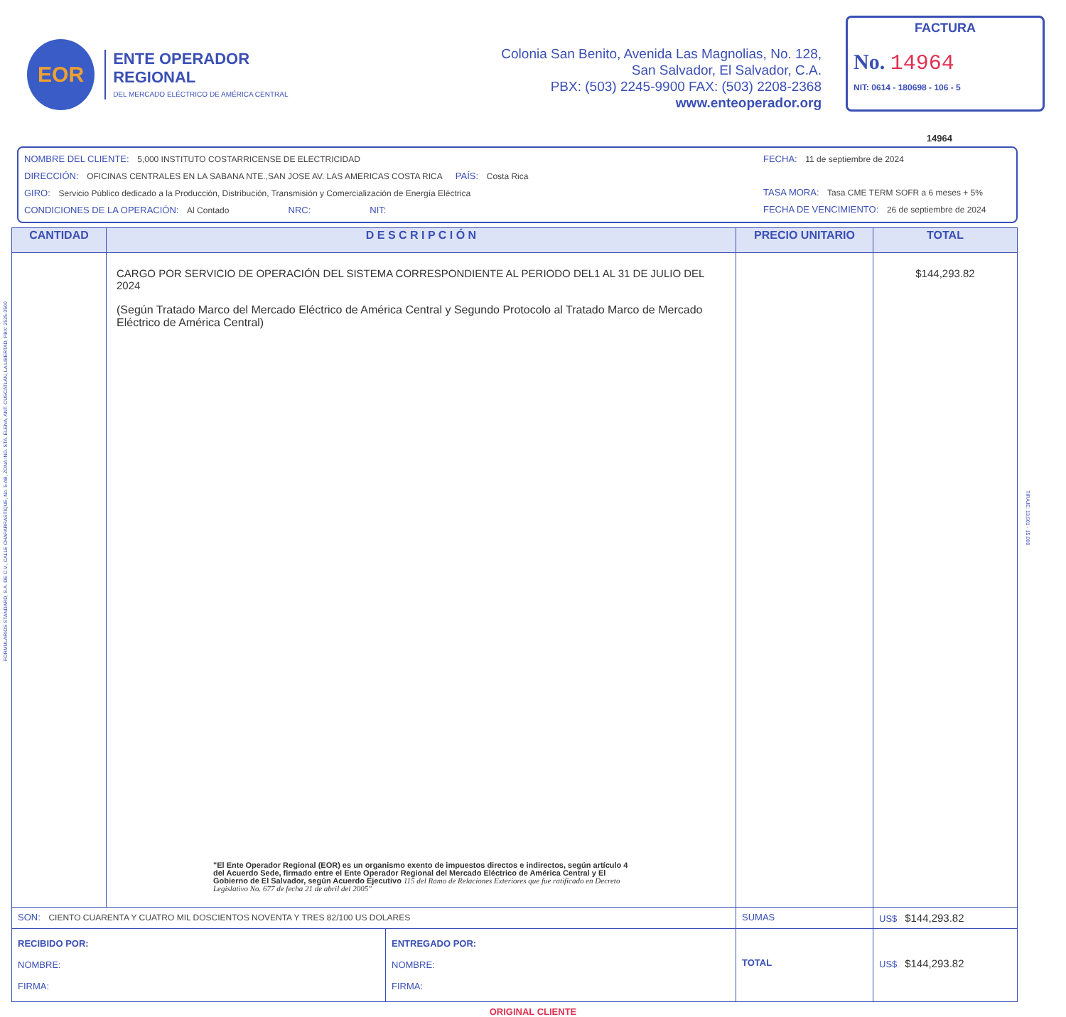FORMULARIOS STANDARD, S.A. DE C.V., CALLE CHAPARRASTIQUE, No. 5-AB, ZONA IND. STA. ELENA, ANT. CUSCATLÁN, LA LIBERTAD, PBX: 2525-3500
TIRAJE: 13,501 - 15,000
EOR
ENTE OPERADOR REGIONAL
DEL MERCADO ELÉCTRICO DE AMÉRICA CENTRAL
Colonia San Benito, Avenida Las Magnolias, No. 128,
San Salvador, El Salvador, C.A.
PBX: (503) 2245-9900 FAX: (503) 2208-2368
www.enteoperador.org
FACTURA
No. 14964
NIT: 0614 - 180698 - 106 - 5
14964
NOMBRE DEL CLIENTE: 5,000 INSTITUTO COSTARRICENSE DE ELECTRICIDAD
DIRECCIÓN: OFICINAS CENTRALES EN LA SABANA NTE.,SAN JOSE AV. LAS AMERICAS COSTA RICA PAÍS: Costa Rica
GIRO: Servicio Público dedicado a la Producción, Distribución, Transmisión y Comercialización de Energía Eléctrica
CONDICIONES DE LA OPERACIÓN: Al Contado NRC: NIT:
FECHA: 11 de septiembre de 2024
TASA MORA: Tasa CME TERM SOFR a 6 meses + 5%
FECHA DE VENCIMIENTO: 26 de septiembre de 2024
| CANTIDAD | D E S C R I P C I Ó N | PRECIO UNITARIO | TOTAL |
| --- | --- | --- | --- |
| | CARGO POR SERVICIO DE OPERACIÓN DEL SISTEMA CORRESPONDIENTE AL PERIODO DEL1 AL 31 DE JULIO DEL 2024 (Según Tratado Marco del Mercado Eléctrico de América Central y Segundo Protocolo al Tratado Marco de Mercado Eléctrico de América Central) "El Ente Operador Regional (EOR) es un organismo exento de impuestos directos e indirectos, según artículo 4 del Acuerdo Sede, firmado entre el Ente Operador Regional del Mercado Eléctrico de América Central y El Gobierno de El Salvador, según Acuerdo Ejecutivo 115 del Ramo de Relaciones Exteriores que fue ratificado en Decreto Legislativo No. 677 de fecha 21 de abril del 2005" | | $144,293.82 |
| SON: CIENTO CUARENTA Y CUATRO MIL DOSCIENTOS NOVENTA Y TRES 82/100 US DOLARES | | SUMAS | US$ $144,293.82 |
| RECIBIDO POR: NOMBRE: FIRMA: ENTREGADO POR: NOMBRE: FIRMA: | | TOTAL | US$ $144,293.82 |
ORIGINAL CLIENTE